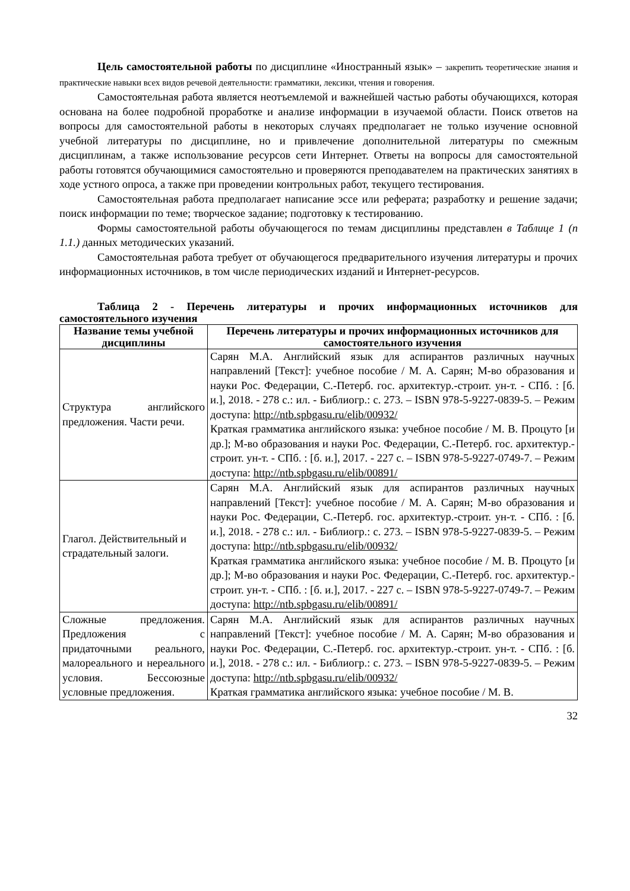Цель самостоятельной работы по дисциплине «Иностранный язык» – закрепить теоретические знания и практические навыки всех видов речевой деятельности: грамматики, лексики, чтения и говорения.
Самостоятельная работа является неотъемлемой и важнейшей частью работы обучающихся, которая основана на более подробной проработке и анализе информации в изучаемой области. Поиск ответов на вопросы для самостоятельной работы в некоторых случаях предполагает не только изучение основной учебной литературы по дисциплине, но и привлечение дополнительной литературы по смежным дисциплинам, а также использование ресурсов сети Интернет. Ответы на вопросы для самостоятельной работы готовятся обучающимися самостоятельно и проверяются преподавателем на практических занятиях в ходе устного опроса, а также при проведении контрольных работ, текущего тестирования.
Самостоятельная работа предполагает написание эссе или реферата; разработку и решение задачи; поиск информации по теме; творческое задание; подготовку к тестированию.
Формы самостоятельной работы обучающегося по темам дисциплины представлен в Таблице 1 (п 1.1.) данных методических указаний.
Самостоятельная работа требует от обучающегося предварительного изучения литературы и прочих информационных источников, в том числе периодических изданий и Интернет-ресурсов.
Таблица 2 - Перечень литературы и прочих информационных источников для самостоятельного изучения
| Название темы учебной дисциплины | Перечень литературы и прочих информационных источников для самостоятельного изучения |
| --- | --- |
| Структура английского предложения. Части речи. | Сарян М.А. Английский язык для аспирантов различных научных направлений [Текст]: учебное пособие / М. А. Сарян; М-во образования и науки Рос. Федерации, С.-Петерб. гос. архитектур.-строит. ун-т. - СПб. : [б. и.], 2018. - 278 с.: ил. - Библиогр.: с. 273. – ISBN 978-5-9227-0839-5. – Режим доступа: http://ntb.spbgasu.ru/elib/00932/ Краткая грамматика английского языка: учебное пособие / М. В. Процуто [и др.]; М-во образования и науки Рос. Федерации, С.-Петерб. гос. архитектур.-строит. ун-т. - СПб. : [б. и.], 2017. - 227 с. – ISBN 978-5-9227-0749-7. – Режим доступа: http://ntb.spbgasu.ru/elib/00891/ |
| Глагол. Действительный и страдательный залоги. | Сарян М.А. Английский язык для аспирантов различных научных направлений [Текст]: учебное пособие / М. А. Сарян; М-во образования и науки Рос. Федерации, С.-Петерб. гос. архитектур.-строит. ун-т. - СПб. : [б. и.], 2018. - 278 с.: ил. - Библиогр.: с. 273. – ISBN 978-5-9227-0839-5. – Режим доступа: http://ntb.spbgasu.ru/elib/00932/ Краткая грамматика английского языка: учебное пособие / М. В. Процуто [и др.]; М-во образования и науки Рос. Федерации, С.-Петерб. гос. архитектур.-строит. ун-т. - СПб. : [б. и.], 2017. - 227 с. – ISBN 978-5-9227-0749-7. – Режим доступа: http://ntb.spbgasu.ru/elib/00891/ |
| Сложные предложения. Предложения с придаточными реального, малореального и нереального условия. Бессоюзные условные предложения. | Сарян М.А. Английский язык для аспирантов различных научных направлений [Текст]: учебное пособие / М. А. Сарян; М-во образования и науки Рос. Федерации, С.-Петерб. гос. архитектур.-строит. ун-т. - СПб. : [б. и.], 2018. - 278 с.: ил. - Библиогр.: с. 273. – ISBN 978-5-9227-0839-5. – Режим доступа: http://ntb.spbgasu.ru/elib/00932/ Краткая грамматика английского языка: учебное пособие / М. В. |
32